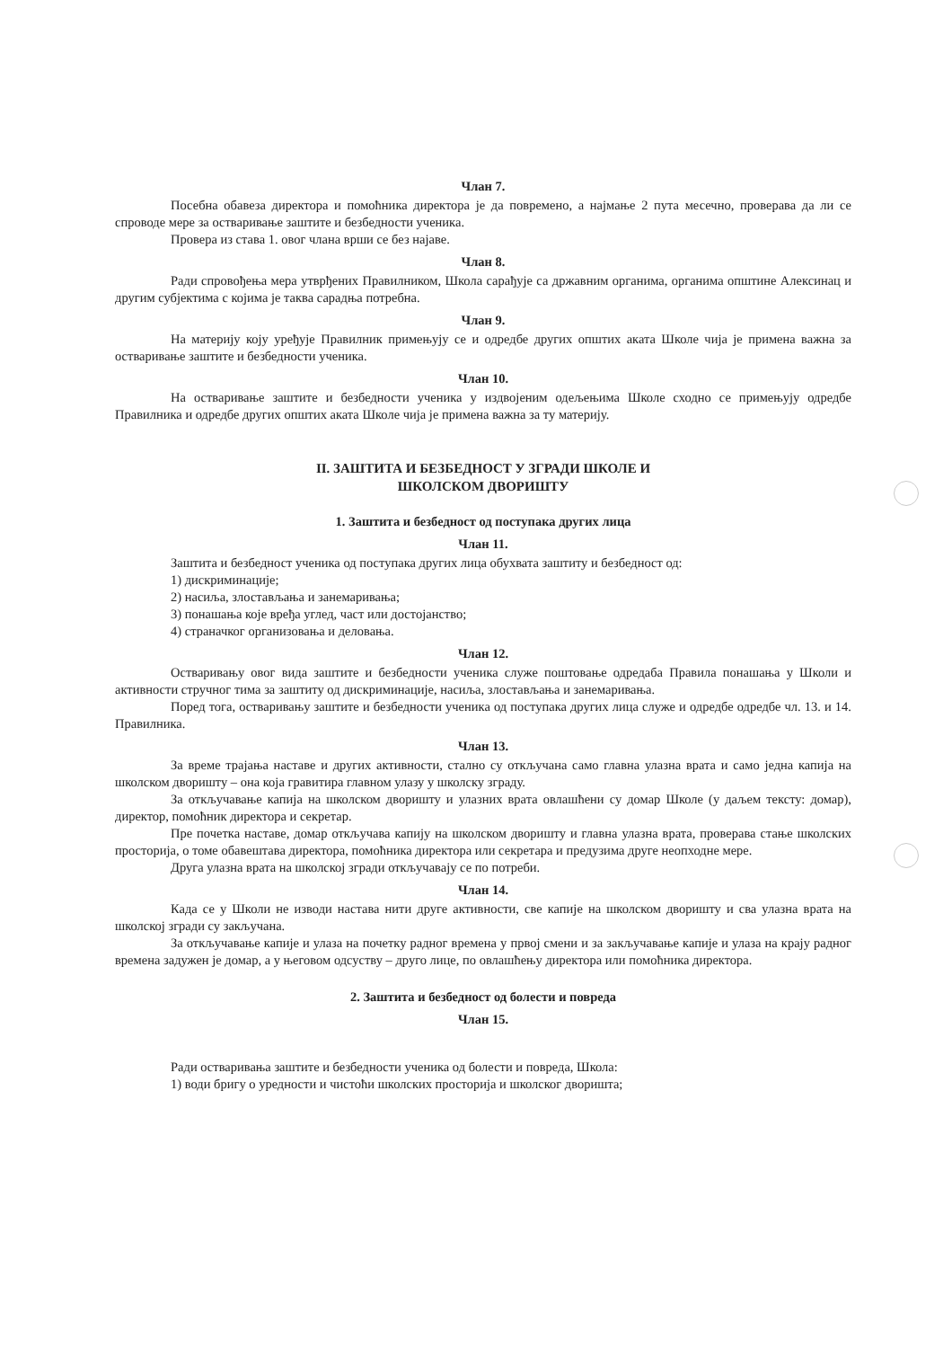Члан 7.
Посебна обавеза директора и помоћника директора је да повремено, а најмање 2 пута месечно, проверава да ли се спроводе мере за остваривање заштите и безбедности ученика.
Провера из става 1. овог члана врши се без најаве.
Члан 8.
Ради спровођења мера утврђених Правилником, Школа сарађује са државним органима, органима општине Алексинац и другим субјектима с којима је таква сарадња потребна.
Члан 9.
На материју коју уређује Правилник примењују се и одредбе других општих аката Школе чија је примена важна за остваривање заштите и безбедности ученика.
Члан 10.
На остваривање заштите и безбедности ученика у издвојеним одељењима Школе сходно се примењују одредбе Правилника и одредбе других општих аката Школе чија је примена важна за ту материју.
II. ЗАШТИТА И БЕЗБЕДНОСТ У ЗГРАДИ ШКОЛЕ И
ШКОЛСКОМ ДВОРИШТУ
1. Заштита и безбедност од поступака других лица
Члан 11.
Заштита и безбедност ученика од поступака других лица обухвата заштиту и безбедност од:
1) дискриминације;
2) насиља, злостављања и занемаривања;
3) понашања које вређа углед, част или достојанство;
4) страначког организовања и деловања.
Члан 12.
Остваривању овог вида заштите и безбедности ученика служе поштовање одредаба Правила понашања у Школи и активности стручног тима за заштиту од дискриминације, насиља, злостављања и занемаривања.
Поред тога, остваривању заштите и безбедности ученика од поступака других лица служе и одредбе одредбе чл. 13. и 14. Правилника.
Члан 13.
За време трајања наставе и других активности, стално су откључана само главна улазна врата и само једна капија на школском дворишту – она која гравитира главном улазу у школску зграду.
За откључавање капија на школском дворишту и улазних врата овлашћени су домар Школе (у даљем тексту: домар), директор, помоћник директора и секретар.
Пре почетка наставе, домар откључава капију на школском дворишту и главна улазна врата, проверава стање школских просторија, о томе обавештава директора, помоћника директора или секретара и предузима друге неопходне мере.
Друга улазна врата на школској згради откључавају се по потреби.
Члан 14.
Када се у Школи не изводи настава нити друге активности, све капије на школском дворишту и сва улазна врата на школској згради су закључана.
За откључавање капије и улаза на почетку радног времена у првој смени и за закључавање капије и улаза на крају радног времена задужен је домар, а у његовом одсуству – друго лице, по овлашћењу директора или помоћника директора.
2. Заштита и безбедност од болести и повреда
Члан 15.
Ради остваривања заштите и безбедности ученика од болести и повреда, Школа:
1) води бригу о уредности и чистоћи школских просторија и школског дворишта;